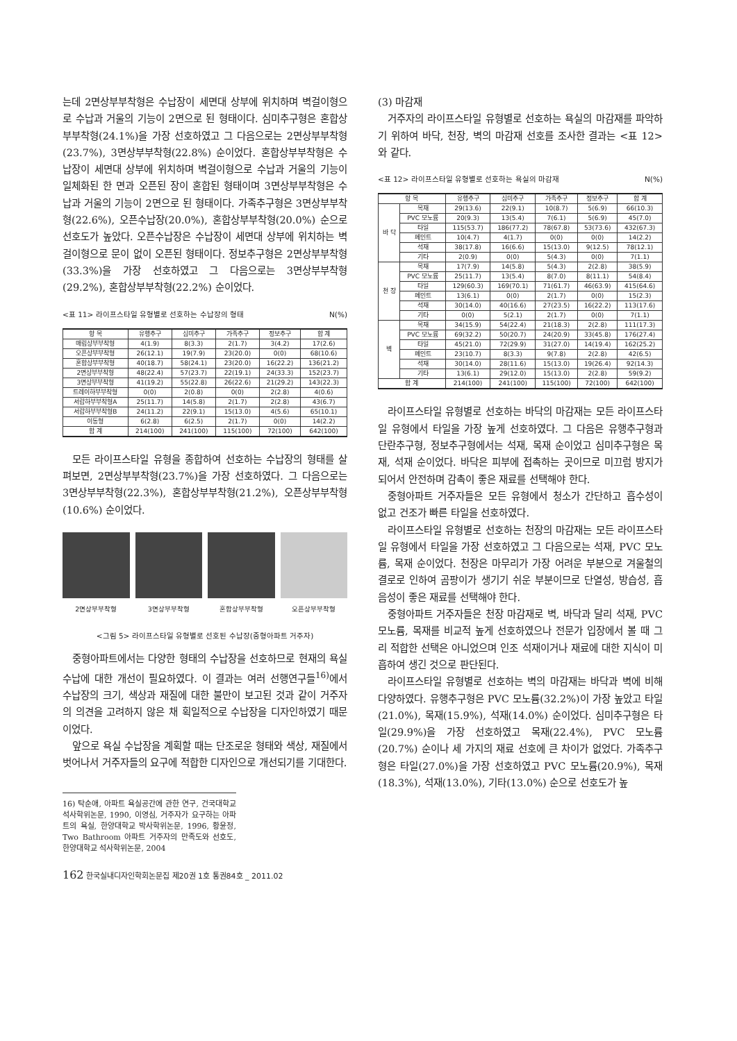는데 2면상부부착형은 수납장이 세면대 상부에 위치하며 벽걸이형으로 수납과 거울의 기능이 2면으로 된 형태이다. 심미추구형은 혼합상부부착형(24.1%)을 가장 선호하였고 그 다음으로는 2면상부부착형(23.7%), 3면상부부착형(22.8%) 순이었다. 혼합상부부착형은 수납장이 세면대 상부에 위치하며 벽걸이형으로 수납과 거울의 기능이 일체화된 한 면과 오픈된 장이 혼합된 형태이며 3면상부부착형은 수납과 거울의 기능이 2면으로 된 형태이다. 가족추구형은 3면상부부착형(22.6%), 오픈수납장(20.0%), 혼합상부부착형(20.0%) 순으로 선호도가 높았다. 오픈수납장은 수납장이 세면대 상부에 위치하는 벽걸이형으로 문이 없이 오픈된 형태이다. 정보추구형은 2면상부부착형(33.3%)을 가장 선호하였고 그 다음으로는 3면상부부착형(29.2%), 혼합상부부착형(22.2%) 순이었다.
<표 11> 라이프스타일 유형별로 선호하는 수납장의 형태 N(%)
| 항 목 | 유행추구 | 심미추구 | 가족추구 | 정보추구 | 합 계 |
| --- | --- | --- | --- | --- | --- |
| 매립상부부착형 | 4(1.9) | 8(3.3) | 2(1.7) | 3(4.2) | 17(2.6) |
| 오픈상부부착형 | 26(12.1) | 19(7.9) | 23(20.0) | 0(0) | 68(10.6) |
| 혼합상부부착형 | 40(18.7) | 58(24.1) | 23(20.0) | 16(22.2) | 136(21.2) |
| 2면상부부착형 | 48(22.4) | 57(23.7) | 22(19.1) | 24(33.3) | 152(23.7) |
| 3면상부부착형 | 41(19.2) | 55(22.8) | 26(22.6) | 21(29.2) | 143(22.3) |
| 트레이하부부착형 | 0(0) | 2(0.8) | 0(0) | 2(2.8) | 4(0.6) |
| 서랍하부부착형A | 25(11.7) | 14(5.8) | 2(1.7) | 2(2.8) | 43(6.7) |
| 서랍하부부착형B | 24(11.2) | 22(9.1) | 15(13.0) | 4(5.6) | 65(10.1) |
| 이동형 | 6(2.8) | 6(2.5) | 2(1.7) | 0(0) | 14(2.2) |
| 합 계 | 214(100) | 241(100) | 115(100) | 72(100) | 642(100) |
모든 라이프스타일 유형을 종합하여 선호하는 수납장의 형태를 살펴보면, 2면상부부착형(23.7%)을 가장 선호하였다. 그 다음으로는 3면상부부착형(22.3%), 혼합상부부착형(21.2%), 오픈상부부착형(10.6%) 순이었다.
2면상부부착형 3면상부부착형 혼합상부부착형 오픈상부부착형
<그림 5> 라이프스타일 유형별로 선호된 수납장(중형아파트 거주자)
중형아파트에서는 다양한 형태의 수납장을 선호하므로 현재의 욕실 수납에 대한 개선이 필요하였다. 이 결과는 여러 선행연구들<sup>16)</sup>에서 수납장의 크기, 색상과 재질에 대한 불만이 보고된 것과 같이 거주자의 의견을 고려하지 않은 채 획일적으로 수납장을 디자인하였기 때문이었다.
앞으로 욕실 수납장을 계획할 때는 단조로운 형태와 색상, 재질에서 벗어나서 거주자들의 요구에 적합한 디자인으로 개선되기를 기대한다.
16) 탁순애, 아파트 욕실공간에 관한 연구, 건국대학교 석사학위논문, 1990, 이영심, 거주자가 요구하는 아파트의 욕실, 한양대학교 박사학위논문, 1996, 황윤정, Two Bathroom 아파트 거주자의 만족도와 선호도, 한양대학교 석사학위논문, 2004
(3) 마감재
거주자의 라이프스타일 유형별로 선호하는 욕실의 마감재를 파악하기 위하여 바닥, 천장, 벽의 마감재 선호를 조사한 결과는 <표 12>와 같다.
<표 12> 라이프스타일 유형별로 선호하는 욕실의 마감재 N(%)
| 항 목 | | 유행추구 | 심미추구 | 가족추구 | 정보추구 | 합 계 |
| --- | --- | --- | --- | --- | --- | --- |
| 바 닥 | 목재 | 29(13.6) | 22(9.1) | 10(8.7) | 5(6.9) | 66(10.3) |
| | PVC 모노륨 | 20(9.3) | 13(5.4) | 7(6.1) | 5(6.9) | 45(7.0) |
| | 타일 | 115(53.7) | 186(77.2) | 78(67.8) | 53(73.6) | 432(67.3) |
| | 페인트 | 10(4.7) | 4(1.7) | 0(0) | 0(0) | 14(2.2) |
| | 석재 | 38(17.8) | 16(6.6) | 15(13.0) | 9(12.5) | 78(12.1) |
| | 기타 | 2(0.9) | 0(0) | 5(4.3) | 0(0) | 7(1.1) |
| 천 장 | 목재 | 17(7.9) | 14(5.8) | 5(4.3) | 2(2.8) | 38(5.9) |
| | PVC 모노륨 | 25(11.7) | 13(5.4) | 8(7.0) | 8(11.1) | 54(8.4) |
| | 타일 | 129(60.3) | 169(70.1) | 71(61.7) | 46(63.9) | 415(64.6) |
| | 페인트 | 13(6.1) | 0(0) | 2(1.7) | 0(0) | 15(2.3) |
| | 석재 | 30(14.0) | 40(16.6) | 27(23.5) | 16(22.2) | 113(17.6) |
| | 기타 | 0(0) | 5(2.1) | 2(1.7) | 0(0) | 7(1.1) |
| 벽 | 목재 | 34(15.9) | 54(22.4) | 21(18.3) | 2(2.8) | 111(17.3) |
| | PVC 모노륨 | 69(32.2) | 50(20.7) | 24(20.9) | 33(45.8) | 176(27.4) |
| | 타일 | 45(21.0) | 72(29.9) | 31(27.0) | 14(19.4) | 162(25.2) |
| | 페인트 | 23(10.7) | 8(3.3) | 9(7.8) | 2(2.8) | 42(6.5) |
| | 석재 | 30(14.0) | 28(11.6) | 15(13.0) | 19(26.4) | 92(14.3) |
| | 기타 | 13(6.1) | 29(12.0) | 15(13.0) | 2(2.8) | 59(9.2) |
| 합 계 | | 214(100) | 241(100) | 115(100) | 72(100) | 642(100) |
라이프스타일 유형별로 선호하는 바닥의 마감재는 모든 라이프스타일 유형에서 타일을 가장 높게 선호하였다. 그 다음은 유행추구형과 단란추구형, 정보추구형에서는 석재, 목재 순이었고 심미추구형은 목재, 석재 순이었다. 바닥은 피부에 접촉하는 곳이므로 미끄럼 방지가 되어서 안전하며 감촉이 좋은 재료를 선택해야 한다.
중형아파트 거주자들은 모든 유형에서 청소가 간단하고 흡수성이 없고 건조가 빠른 타일을 선호하였다.
라이프스타일 유형별로 선호하는 천장의 마감재는 모든 라이프스타일 유형에서 타일을 가장 선호하였고 그 다음으로는 석재, PVC 모노륨, 목재 순이었다. 천장은 마무리가 가장 어려운 부분으로 겨울철의 결로로 인하여 곰팡이가 생기기 쉬운 부분이므로 단열성, 방습성, 흡음성이 좋은 재료를 선택해야 한다.
중형아파트 거주자들은 천장 마감재로 벽, 바닥과 달리 석재, PVC 모노륨, 목재를 비교적 높게 선호하였으나 전문가 입장에서 볼 때 그리 적합한 선택은 아니었으며 인조 석재이거나 재료에 대한 지식이 미흡하여 생긴 것으로 판단된다.
라이프스타일 유형별로 선호하는 벽의 마감재는 바닥과 벽에 비해 다양하였다. 유행추구형은 PVC 모노륨(32.2%)이 가장 높았고 타일(21.0%), 목재(15.9%), 석재(14.0%) 순이었다. 심미추구형은 타일(29.9%)을 가장 선호하였고 목재(22.4%), PVC 모노륨(20.7%) 순이나 세 가지의 재료 선호에 큰 차이가 없었다. 가족추구형은 타일(27.0%)을 가장 선호하였고 PVC 모노륨(20.9%), 목재(18.3%), 석재(13.0%), 기타(13.0%) 순으로 선호도가 높
162 한국실내디자인학회논문집 제20권 1호 통권84호 _ 2011.02